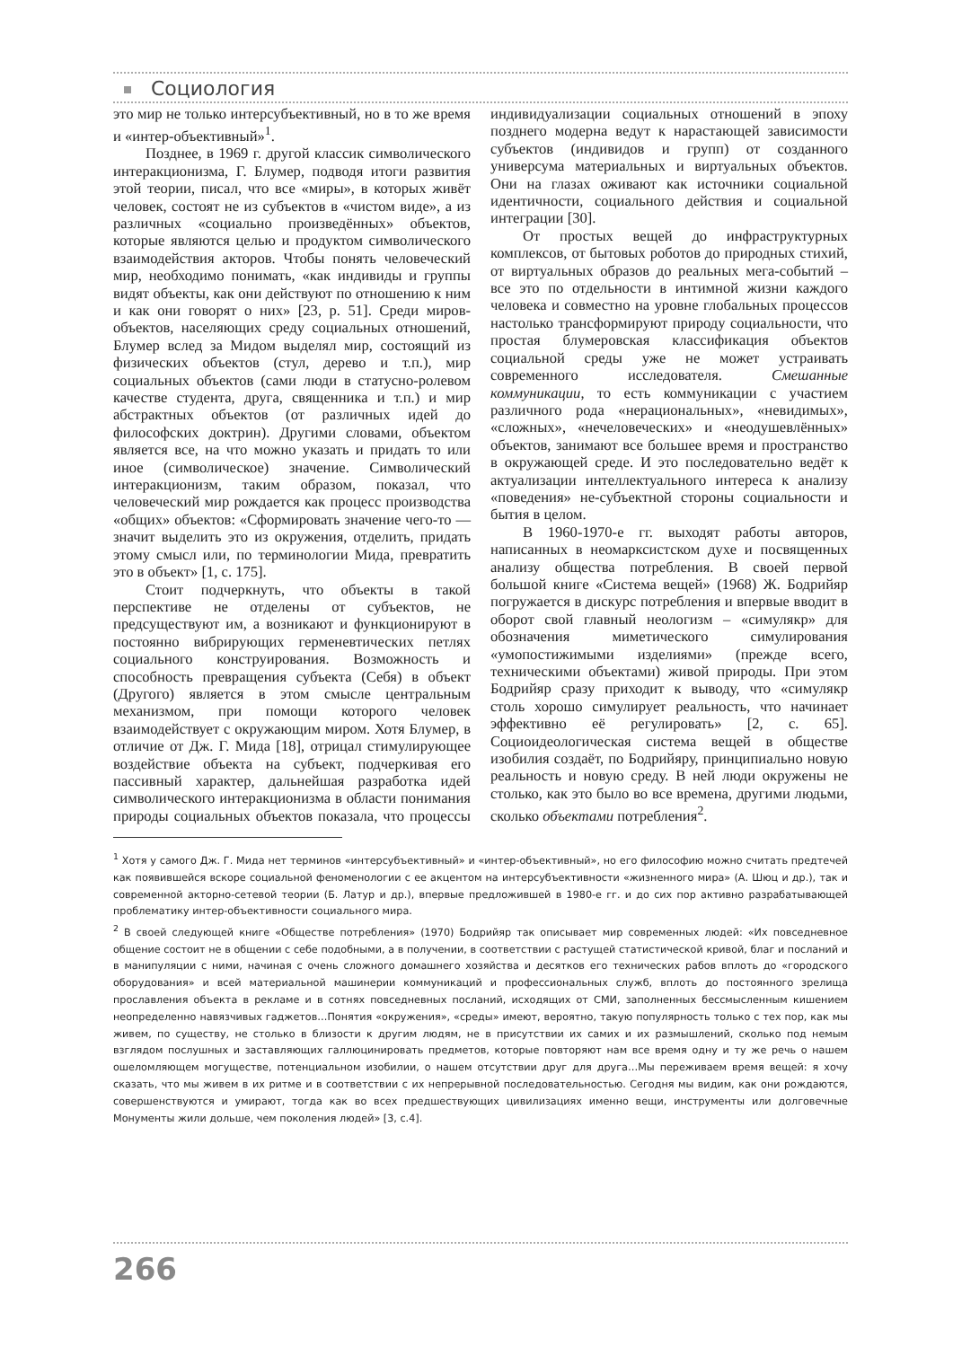Социология
это мир не только интерсубъективный, но в то же время и «интер-объективный»<sup>1</sup>.
Позднее, в 1969 г. другой классик символического интеракционизма, Г. Блумер, подводя итоги развития этой теории, писал, что все «миры», в которых живёт человек, состоят не из субъектов в «чистом виде», а из различных «социально произведённых» объектов, которые являются целью и продуктом символического взаимодействия акторов. Чтобы понять человеческий мир, необходимо понимать, «как индивиды и группы видят объекты, как они действуют по отношению к ним и как они говорят о них» [23, p. 51]. Среди миров-объектов, населяющих среду социальных отношений, Блумер вслед за Мидом выделял мир, состоящий из физических объектов (стул, дерево и т.п.), мир социальных объектов (сами люди в статусно-ролевом качестве студента, друга, священника и т.п.) и мир абстрактных объектов (от различных идей до философских доктрин). Другими словами, объектом является все, на что можно указать и придать то или иное (символическое) значение. Символический интеракционизм, таким образом, показал, что человеческий мир рождается как процесс производства «общих» объектов: «Сформировать значение чего-то — значит выделить это из окружения, отделить, придать этому смысл или, по терминологии Мида, превратить это в объект» [1, с. 175].
Стоит подчеркнуть, что объекты в такой перспективе не отделены от субъектов, не предсуществуют им, а возникают и функционируют в постоянно вибрирующих герменевтических петлях социального конструирования. Возможность и способность превращения субъекта (Себя) в объект (Другого) является в этом смысле центральным механизмом, при помощи которого человек взаимодействует с окружающим миром. Хотя Блумер, в отличие от Дж. Г. Мида [18], отрицал стимулирующее воздействие объекта на субъект, подчеркивая его пассивный характер, дальнейшая разработка идей символического интеракционизма в области понимания природы социальных объектов показала, что процессы индивидуализации социальных отношений в эпоху позднего модерна ведут к нарастающей зависимости субъектов (индивидов и групп) от созданного универсума материальных и виртуальных объектов. Они на глазах оживают как источники социальной идентичности, социального действия и социальной интеграции [30].
От простых вещей до инфраструктурных комплексов, от бытовых роботов до природных стихий, от виртуальных образов до реальных мега-событий – все это по отдельности в интимной жизни каждого человека и совместно на уровне глобальных процессов настолько трансформируют природу социальности, что простая блумеровская классификация объектов социальной среды уже не может устраивать современного исследователя. Смешанные коммуникации, то есть коммуникации с участием различного рода «нерациональных», «невидимых», «сложных», «нечеловеческих» и «неодушевлённых» объектов, занимают все большее время и пространство в окружающей среде. И это последовательно ведёт к актуализации интеллектуального интереса к анализу «поведения» не-субъектной стороны социальности и бытия в целом.
В 1960-1970-е гг. выходят работы авторов, написанных в неомарксистском духе и посвященных анализу общества потребления. В своей первой большой книге «Система вещей» (1968) Ж. Бодрийяр погружается в дискурс потребления и впервые вводит в оборот свой главный неологизм – «симулякр» для обозначения миметического симулирования «умопостижимыми изделиями» (прежде всего, техническими объектами) живой природы. При этом Бодрийяр сразу приходит к выводу, что «симулякр столь хорошо симулирует реальность, что начинает эффективно её регулировать» [2, с. 65]. Социоидеологическая система вещей в обществе изобилия создаёт, по Бодрийяру, принципиально новую реальность и новую среду. В ней люди окружены не столько, как это было во все времена, другими людьми, сколько объектами потребления<sup>2</sup>.
<sup>1</sup> Хотя у самого Дж. Г. Мида нет терминов «интерсубъективный» и «интер-объективный», но его философию можно считать предтечей как появившейся вскоре социальной феноменологии с ее акцентом на интерсубъективности «жизненного мира» (А. Шюц и др.), так и современной акторно-сетевой теории (Б. Латур и др.), впервые предложившей в 1980-е гг. и до сих пор активно разрабатывающей проблематику интер-объективности социального мира.
<sup>2</sup> В своей следующей книге «Обществе потребления» (1970) Бодрийяр так описывает мир современных людей: «Их повседневное общение состоит не в общении с себе подобными, а в получении, в соответствии с растущей статистической кривой, благ и посланий и в манипуляции с ними, начиная с очень сложного домашнего хозяйства и десятков его технических рабов вплоть до «городского оборудования» и всей материальной машинерии коммуникаций и профессиональных служб, вплоть до постоянного зрелища прославления объекта в рекламе и в сотнях повседневных посланий, исходящих от СМИ, заполненных бессмысленным кишением неопределенно навязчивых гаджетов…Понятия «окружения», «среды» имеют, вероятно, такую популярность только с тех пор, как мы живем, по существу, не столько в близости к другим людям, не в присутствии их самих и их размышлений, сколько под немым взглядом послушных и заставляющих галлюцинировать предметов, которые повторяют нам все время одну и ту же речь о нашем ошеломляющем могуществе, потенциальном изобилии, о нашем отсутствии друг для друга…Мы переживаем время вещей: я хочу сказать, что мы живем в их ритме и в соответствии с их непрерывной последовательностью. Сегодня мы видим, как они рождаются, совершенствуются и умирают, тогда как во всех предшествующих цивилизациях именно вещи, инструменты или долговечные Монументы жили дольше, чем поколения людей» [3, с.4].
266